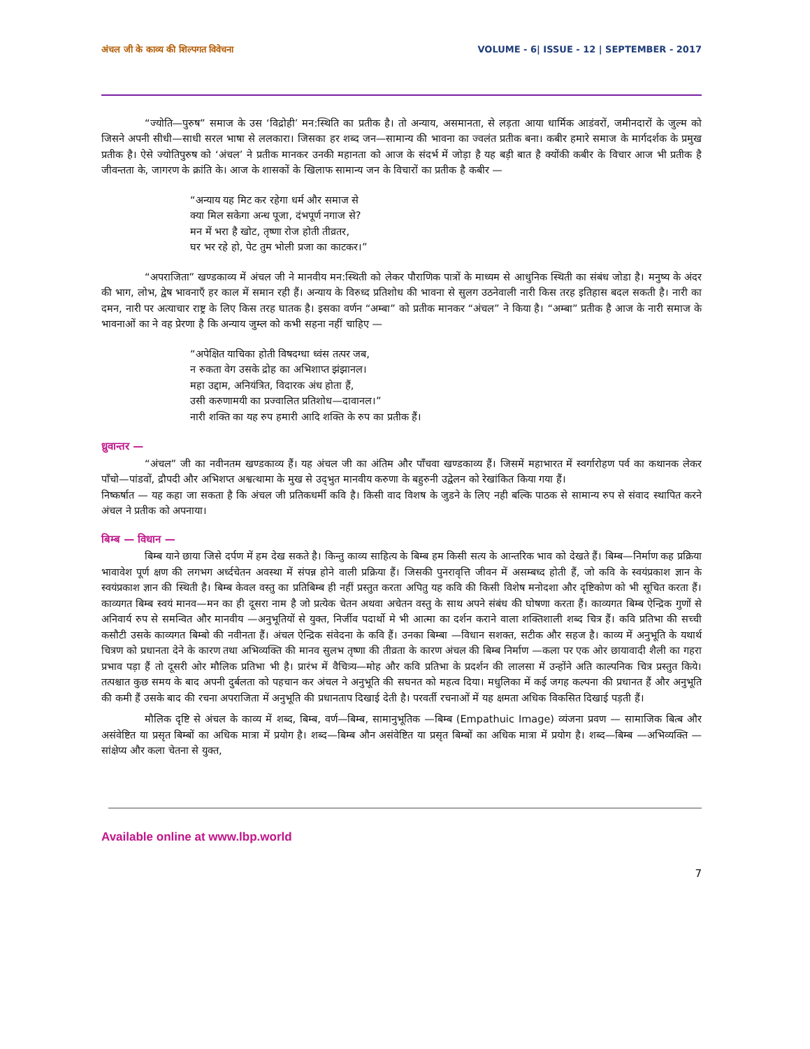अंचल जी के काव्य की शिल्पगत विवेचना VOLUME - 6| ISSUE - 12 | SEPTEMBER - 2017
“ज्योति—पुरुष” समाज के उस ‘विद्रोही’ मन:स्थिति का प्रतीक है। तो अन्याय, असमानता, से लड़ता आया धार्मिक आडंवरों, जमीनदारों के जुल्म को जिसने अपनी सीधी—साधी सरल भाषा से ललकारा। जिसका हर शब्द जन—सामान्य की भावना का ज्वलंत प्रतीक बना। कबीर हमारे समाज के मार्गदर्शक के प्रमुख प्रतीक है। ऐसे ज्योतिपुरुष को ‘अंचल’ ने प्रतीक मानकर उनकी महानता को आज के संदर्भ में जोड़ा है यह बड़ी बात है क्योंकी कबीर के विचार आज भी प्रतीक है जीवन्तता के, जागरण के क्रांति के। आज के शासकों के खिलाफ सामान्य जन के विचारों का प्रतीक है कबीर —
“अन्याय यह मिट कर रहेगा धर्म और समाज से
क्या मिल सकेगा अन्ध पूजा, दंभपूर्ण नगाज से?
मन में भरा है खोट, तृष्णा रोज होती तीव्रतर,
घर भर रहे हो, पेट तुम भोली प्रजा का काटकर।”
“अपराजिता” खण्डकाव्य में अंचल जी ने मानवीय मन:स्थिती को लेकर पौराणिक पात्रों के माध्यम से आधुनिक स्थिती का संबंध जोडा है। मनुष्य के अंदर की भाग, लोभ, द्वेष भावनाएँ हर काल में समान रही हैं। अन्याय के विरुध्द प्रतिशोध की भावना से सुलग उठनेवाली नारी किस तरह इतिहास बदल सकती है। नारी का दमन, नारी पर अत्याचार राष्ट्र के लिए किस तरह घातक है। इसका वर्णन “अम्बा” को प्रतीक मानकर “अंचल” ने किया है। “अम्बा” प्रतीक है आज के नारी समाज के भावनाओं का ने वह प्रेरणा है कि अन्याय जुम्ल को कभी सहना नहीं चाहिए —
“अपेक्षित याचिका होती विषदग्धा ध्वंस तत्पर जब,
न रुकता वेग उसके द्रोह का अभिशाप्त झंझानल।
महा उद्दाम, अनियंत्रित, विदारक अंध होता हैं,
उसी करुणामयी का प्रज्वालित प्रतिशोध—दावानल।”
नारी शक्ति का यह रुप हमारी आदि शक्ति के रुप का प्रतीक हैं।
ध्रुवान्तर —
“अंचल” जी का नवीनतम खण्डकाव्य हैं। यह अंचल जी का अंतिम और पाँचवा खण्डकाव्य हैं। जिसमें महाभारत में स्वर्गारोहण पर्व का कथानक लेकर पाँचो—पांडवों, द्रौपदी और अभिशप्त अश्वत्थामा के मुख से उद्‌भुत मानवीय करुणा के बहुरुनी उद्वेलन को रेखांकित किया गया हैं।
निष्कर्षात — यह कहा जा सकता है कि अंचल जी प्रतिकधर्मी कवि है। किसी वाद विशष के जुडने के लिए नही बल्कि पाठक से सामान्य रुप से संवाद स्थापित करने अंचल ने प्रतीक को अपनाया।
बिम्ब — विधान —
बिम्ब याने छाया जिसे दर्पण में हम देख सकते है। किन्तु काव्य साहित्य के बिम्ब हम किसी सत्य के आन्तरिक भाव को देखते हैं। बिम्ब—निर्माण कह प्रक्रिया भावावेश पूर्ण क्षण की लगभग अर्ध्दचेतन अवस्था में संपन्न होने वाली प्रक्रिया हैं। जिसकी पुनरावृत्ति जीवन में असम्बध्द होती हैं, जो कवि के स्वयंप्रकाश ज्ञान के स्वयंप्रकाश ज्ञान की स्थिती है। बिम्ब केवल वस्तु का प्रतिबिम्ब ही नहीं प्रस्तुत करता अपितु यह कवि की किसी विशेष मनोदशा और दृष्टिकोण को भी सूचित करता हैं। काव्यगत बिम्ब स्वयं मानव—मन का ही दूसरा नाम है जो प्रत्येक चेतन अथवा अचेतन वस्तु के साथ अपने संबंध की घोषणा करता हैं। काव्यगत बिम्ब ऐन्द्रिक गुणों से अनिवार्य रुप से समन्वित और मानवीय —अनुभूतियों से युक्त, निर्जीव पदार्थो मे भी आत्मा का दर्शन कराने वाला शक्तिशाली शब्द चित्र हैं। कवि प्रतिभा की सच्ची कसौटी उसके काव्यगत बिम्बो की नवीनता हैं। अंचल ऐन्द्रिक संवेदना के कवि हैं। उनका बिम्बा —विधान सशक्त, सटीक और सहज है। काव्य में अनुभूति के यथार्थ चित्रण को प्रधानता देने के कारण तथा अभिव्यक्ति की मानव सुलभ तृष्णा की तीव्रता के कारण अंचल की बिम्ब निर्माण —कला पर एक ओर छायावादी शैली का गहरा प्रभाव पड़ा हैं तो दूसरी ओर मौलिक प्रतिभा भी है। प्रारंभ में वैचित्र्य—मोह और कवि प्रतिभा के प्रदर्शन की लालसा में उन्होंने अति काल्पनिक चित्र प्रस्तुत किये। तत्पश्चात कुछ समय के बाद अपनी दुर्बलता को पहचान कर अंचल ने अनुभूति की सघनत को महत्व दिया। मधुलिका में कई जगह कल्पना की प्रधानत हैं और अनुभूति की कमी हैं उसके बाद की रचना अपराजिता में अनुभूति की प्रधानताप दिखाई देती है। परवर्ती रचनाओं में यह क्षमता अधिक विकसित दिखाई पड़ती हैं।
मौलिक दृष्टि से अंचल के काव्य में शब्द, बिम्ब, वर्ण—बिम्ब, सामानुभूतिक —बिम्ब (Empathuic Image) व्यंजना प्रवण — सामाजिक बित्ब और असंवेष्टित या प्रसृत बिम्बों का अधिक मात्रा में प्रयोग है। शब्द—बिम्ब औन असंवेष्टित या प्रसृत बिम्बों का अधिक मात्रा में प्रयोग है। शब्द—बिम्ब —अभिव्यक्ति —सांक्षेप्य और कला चेतना से युक्त,
Available online at www.lbp.world
7